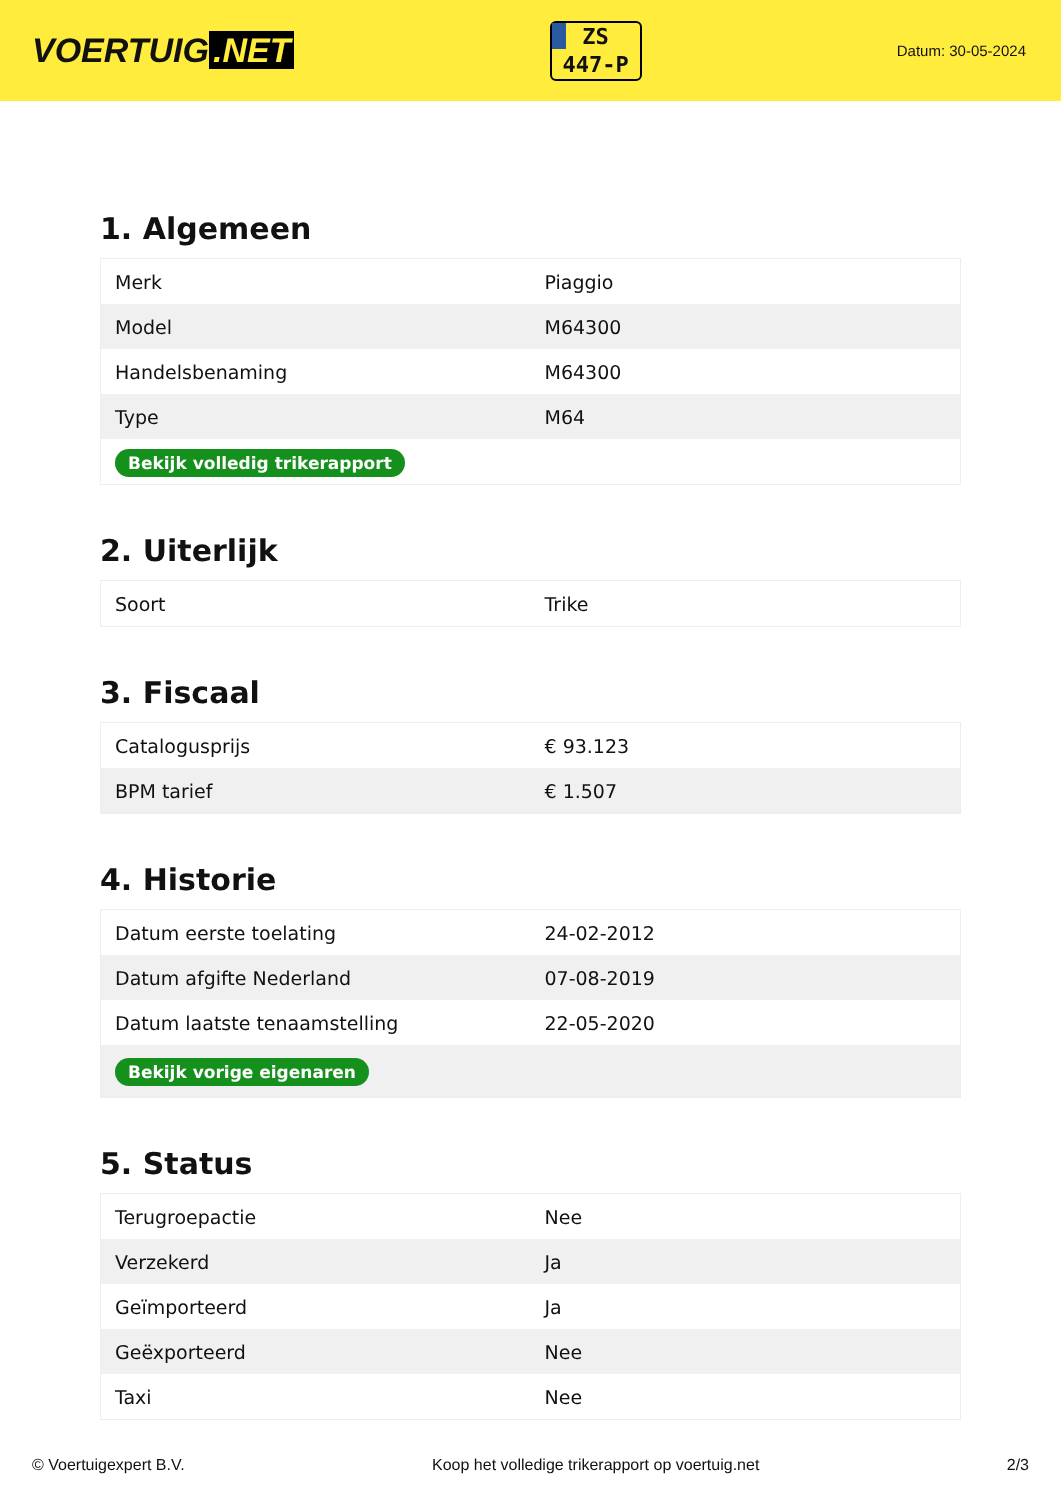VOERTUIG.NET
ZS
447-P
Datum: 30-05-2024
1. Algemeen
| Merk | Piaggio |
| Model | M64300 |
| Handelsbenaming | M64300 |
| Type | M64 |
| Bekijk volledig trikerapport | |
2. Uiterlijk
| Soort | Trike |
3. Fiscaal
| Catalogusprijs | € 93.123 |
| BPM tarief | € 1.507 |
4. Historie
| Datum eerste toelating | 24-02-2012 |
| Datum afgifte Nederland | 07-08-2019 |
| Datum laatste tenaamstelling | 22-05-2020 |
| Bekijk vorige eigenaren | |
5. Status
| Terugroepactie | Nee |
| Verzekerd | Ja |
| Geïmporteerd | Ja |
| Geëxporteerd | Nee |
| Taxi | Nee |
© Voertuigexpert B.V. Koop het volledige trikerapport op voertuig.net 2/3